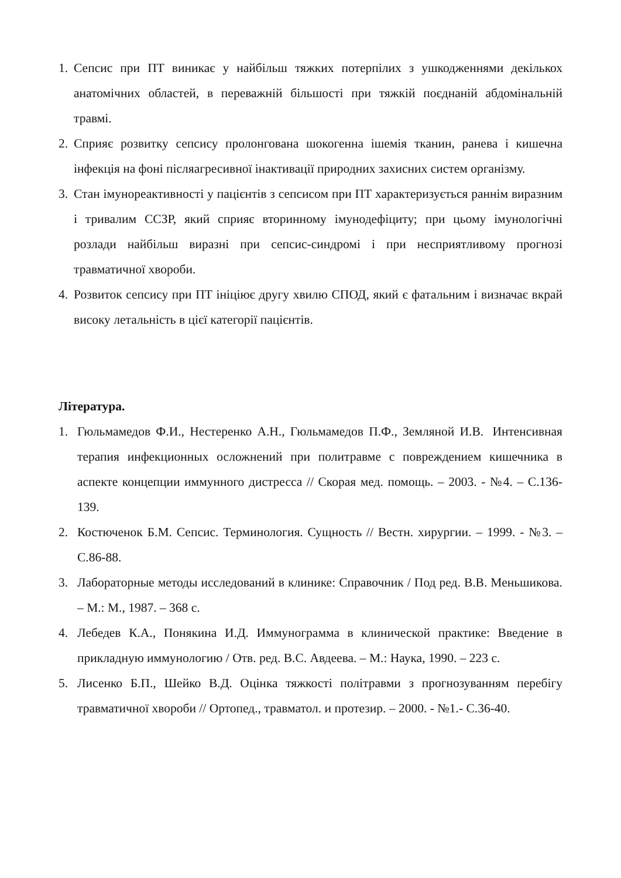1. Сепсис при ПТ виникає у найбільш тяжких потерпілих з ушкодженнями декількох анатомічних областей, в переважній більшості при тяжкій поєднаній абдомінальній травмі.
2. Сприяє розвитку сепсису пролонгована шокогенна ішемія тканин, ранева і кишечна інфекція на фоні післяагресивної інактивації природних захисних систем організму.
3. Стан імунореактивності у пацієнтів з сепсисом при ПТ характеризується раннім виразним і тривалим ССЗР, який сприяє вторинному імунодефіциту; при цьому імунологічні розлади найбільш виразні при сепсис-синдромі і при несприятливому прогнозі травматичної хвороби.
4. Розвиток сепсису при ПТ ініціює другу хвилю СПОД, який є фатальним і визначає вкрай високу летальність в цієї категорії пацієнтів.
Література.
1. Гюльмамедов Ф.И., Нестеренко А.Н., Гюльмамедов П.Ф., Земляной И.В. Интенсивная терапия инфекционных осложнений при политравме с повреждением кишечника в аспекте концепции иммунного дистресса // Скорая мед. помощь. – 2003. - №4. – С.136-139.
2. Костюченок Б.М. Сепсис. Терминология. Сущность // Вестн. хирургии. – 1999. - №3. – С.86-88.
3. Лабораторные методы исследований в клинике: Справочник / Под ред. В.В. Меньшикова. – М.: М., 1987. – 368 с.
4. Лебедев К.А., Понякина И.Д. Иммунограмма в клинической практике: Введение в прикладную иммунологию / Отв. ред. В.С. Авдеева. – М.: Наука, 1990. – 223 с.
5. Лисенко Б.П., Шейко В.Д. Оцінка тяжкості політравми з прогнозуванням перебігу травматичної хвороби // Ортопед., травматол. и протезир. – 2000. - №1.- С.36-40.